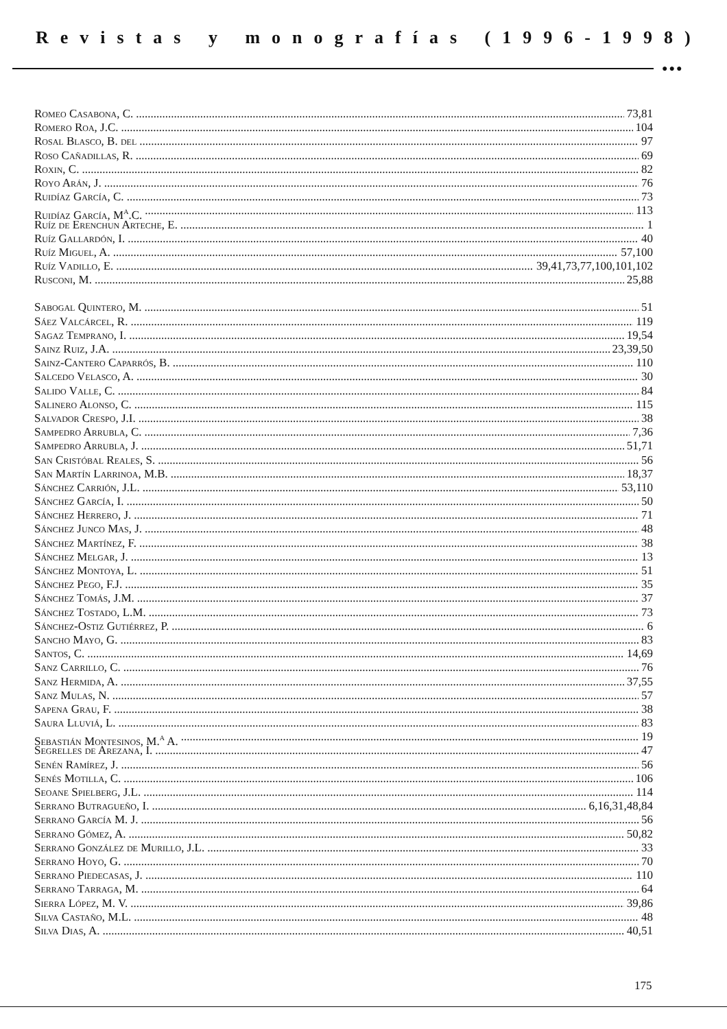Revistas y monografías (1996-1998)
●●●
Romeo Casabona, C. 73,81
Romero Roa, J.C. 104
Rosal Blasco, B. del 97
Roso Cañadillas, R. 69
Roxin, C. 82
Royo Arán, J. 76
Ruidíaz García, C. 73
Ruidíaz García, M<sup>a</sup>.C. 113
Ruíz de Erenchun Arteche, E. 1
Ruíz Gallardón, I. 40
Ruíz Miguel, A. 57,100
Ruíz Vadillo, E. 39,41,73,77,100,101,102
Rusconi, M. 25,88
Sabogal Quintero, M. 51
Sáez Valcárcel, R. 119
Sagaz Temprano, I. 19,54
Sainz Ruiz, J.A. 23,39,50
Sainz-Cantero Caparrós, B. 110
Salcedo Velasco, A. 30
Salido Valle, C. 84
Salinero Alonso, C. 115
Salvador Crespo, J.I. 38
Sampedro Arrubla, C. 7,36
Sampedro Arrubla, J. 51,71
San Cristóbal Reales, S. 56
San Martín Larrinoa, M.B. 18,37
Sánchez Carrión, J.L. 53,110
Sánchez García, I. 50
Sánchez Herrero, J. 71
Sánchez Junco Mas, J. 48
Sánchez Martínez, F. 38
Sánchez Melgar, J. 13
Sánchez Montoya, L. 51
Sánchez Pego, F.J. 35
Sánchez Tomás, J.M. 37
Sánchez Tostado, L.M. 73
Sánchez-Ostiz Gutiérrez, P. 6
Sancho Mayo, G. 83
Santos, C. 14,69
Sanz Carrillo, C. 76
Sanz Hermida, A. 37,55
Sanz Mulas, N. 57
Sapena Grau, F. 38
Saura Lluviá, L. 83
Sebastián Montesinos, M.<sup>a</sup> A. 19
Segrelles de Arezana, I. 47
Senén Ramírez, J. 56
Senés Motilla, C. 106
Seoane Spielberg, J.L. 114
Serrano Butragueño, I. 6,16,31,48,84
Serrano García M. J. 56
Serrano Gómez, A. 50,82
Serrano González de Murillo, J.L. 33
Serrano Hoyo, G. 70
Serrano Piedecasas, J. 110
Serrano Tarraga, M. 64
Sierra López, M. V. 39,86
Silva Castaño, M.L. 48
Silva Dias, A. 40,51
175